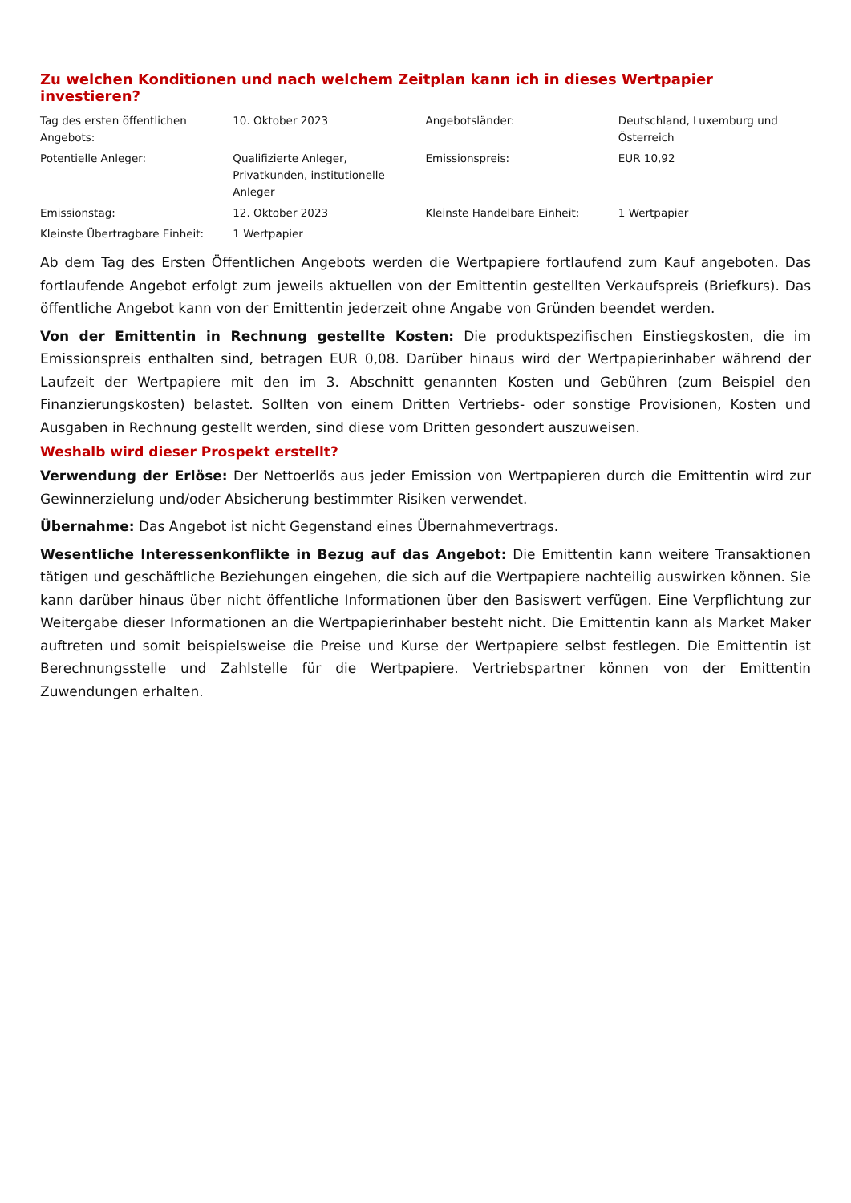Zu welchen Konditionen und nach welchem Zeitplan kann ich in dieses Wertpapier investieren?
| Tag des ersten öffentlichen Angebots: | 10. Oktober 2023 | Angebotsländer: | Deutschland, Luxemburg und Österreich |
| Potentielle Anleger: | Qualifizierte Anleger, Privatkunden, institutionelle Anleger | Emissionspreis: | EUR 10,92 |
| Emissionstag: | 12. Oktober 2023 | Kleinste Handelbare Einheit: | 1 Wertpapier |
| Kleinste Übertragbare Einheit: | 1 Wertpapier | | |
Ab dem Tag des Ersten Öffentlichen Angebots werden die Wertpapiere fortlaufend zum Kauf angeboten. Das fortlaufende Angebot erfolgt zum jeweils aktuellen von der Emittentin gestellten Verkaufspreis (Briefkurs). Das öffentliche Angebot kann von der Emittentin jederzeit ohne Angabe von Gründen beendet werden.
Von der Emittentin in Rechnung gestellte Kosten: Die produktspezifischen Einstiegskosten, die im Emissionspreis enthalten sind, betragen EUR 0,08. Darüber hinaus wird der Wertpapierinhaber während der Laufzeit der Wertpapiere mit den im 3. Abschnitt genannten Kosten und Gebühren (zum Beispiel den Finanzierungskosten) belastet. Sollten von einem Dritten Vertriebs- oder sonstige Provisionen, Kosten und Ausgaben in Rechnung gestellt werden, sind diese vom Dritten gesondert auszuweisen.
Weshalb wird dieser Prospekt erstellt?
Verwendung der Erlöse: Der Nettoerlös aus jeder Emission von Wertpapieren durch die Emittentin wird zur Gewinnerzielung und/oder Absicherung bestimmter Risiken verwendet.
Übernahme: Das Angebot ist nicht Gegenstand eines Übernahmevertrags.
Wesentliche Interessenkonflikte in Bezug auf das Angebot: Die Emittentin kann weitere Transaktionen tätigen und geschäftliche Beziehungen eingehen, die sich auf die Wertpapiere nachteilig auswirken können. Sie kann darüber hinaus über nicht öffentliche Informationen über den Basiswert verfügen. Eine Verpflichtung zur Weitergabe dieser Informationen an die Wertpapierinhaber besteht nicht. Die Emittentin kann als Market Maker auftreten und somit beispielsweise die Preise und Kurse der Wertpapiere selbst festlegen. Die Emittentin ist Berechnungsstelle und Zahlstelle für die Wertpapiere. Vertriebspartner können von der Emittentin Zuwendungen erhalten.